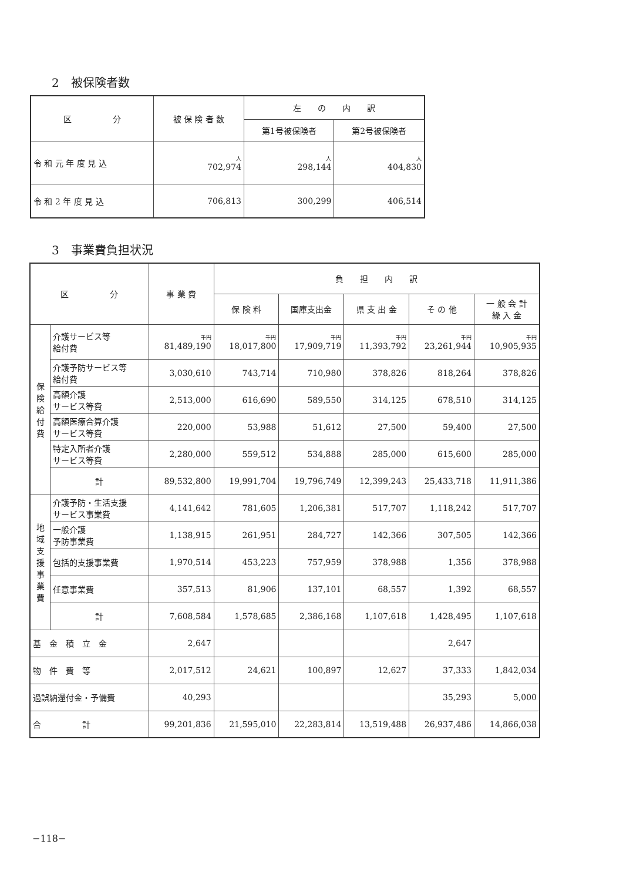2　被保険者数
| 区 分 | 被 保 険 者 数 | 左 の 内 訳 | |
| --- | --- | --- | --- |
| | | 第1号被保険者 | 第2号被保険者 |
| 令 和 元 年 度 見 込 | 人 702,974 | 人 298,144 | 人 404,830 |
| 令 和 2 年 度 見 込 | 706,813 | 300,299 | 406,514 |
3　事業費負担状況
| 区 分 | | 事 業 費 | 負 担 内 訳 | | | | |
| --- | --- | --- | --- | --- | --- | --- | --- |
| | | | 保 険 料 | 国庫支出金 | 県 支 出 金 | そ の 他 | 一 般 会 計 繰 入 金 |
| 保 険 給 付 費 | 介護サービス等 給付費 | 千円 81,489,190 | 千円 18,017,800 | 千円 17,909,719 | 千円 11,393,792 | 千円 23,261,944 | 千円 10,905,935 |
| | 介護予防サービス等 給付費 | 3,030,610 | 743,714 | 710,980 | 378,826 | 818,264 | 378,826 |
| | 高額介護 サービス等費 | 2,513,000 | 616,690 | 589,550 | 314,125 | 678,510 | 314,125 |
| | 高額医療合算介護 サービス等費 | 220,000 | 53,988 | 51,612 | 27,500 | 59,400 | 27,500 |
| | 特定入所者介護 サービス等費 | 2,280,000 | 559,512 | 534,888 | 285,000 | 615,600 | 285,000 |
| | 計 | 89,532,800 | 19,991,704 | 19,796,749 | 12,399,243 | 25,433,718 | 11,911,386 |
| 地 域 支 援 事 業 費 | 介護予防・生活支援 サービス事業費 | 4,141,642 | 781,605 | 1,206,381 | 517,707 | 1,118,242 | 517,707 |
| | 一般介護 予防事業費 | 1,138,915 | 261,951 | 284,727 | 142,366 | 307,505 | 142,366 |
| | 包括的支援事業費 | 1,970,514 | 453,223 | 757,959 | 378,988 | 1,356 | 378,988 |
| | 任意事業費 | 357,513 | 81,906 | 137,101 | 68,557 | 1,392 | 68,557 |
| | 計 | 7,608,584 | 1,578,685 | 2,386,168 | 1,107,618 | 1,428,495 | 1,107,618 |
| 基 金 積 立 金 | | 2,647 | | | | 2,647 | |
| 物 件 費 等 | | 2,017,512 | 24,621 | 100,897 | 12,627 | 37,333 | 1,842,034 |
| 過誤納還付金・予備費 | | 40,293 | | | | 35,293 | 5,000 |
| 合 計 | | 99,201,836 | 21,595,010 | 22,283,814 | 13,519,488 | 26,937,486 | 14,866,038 |
−118−